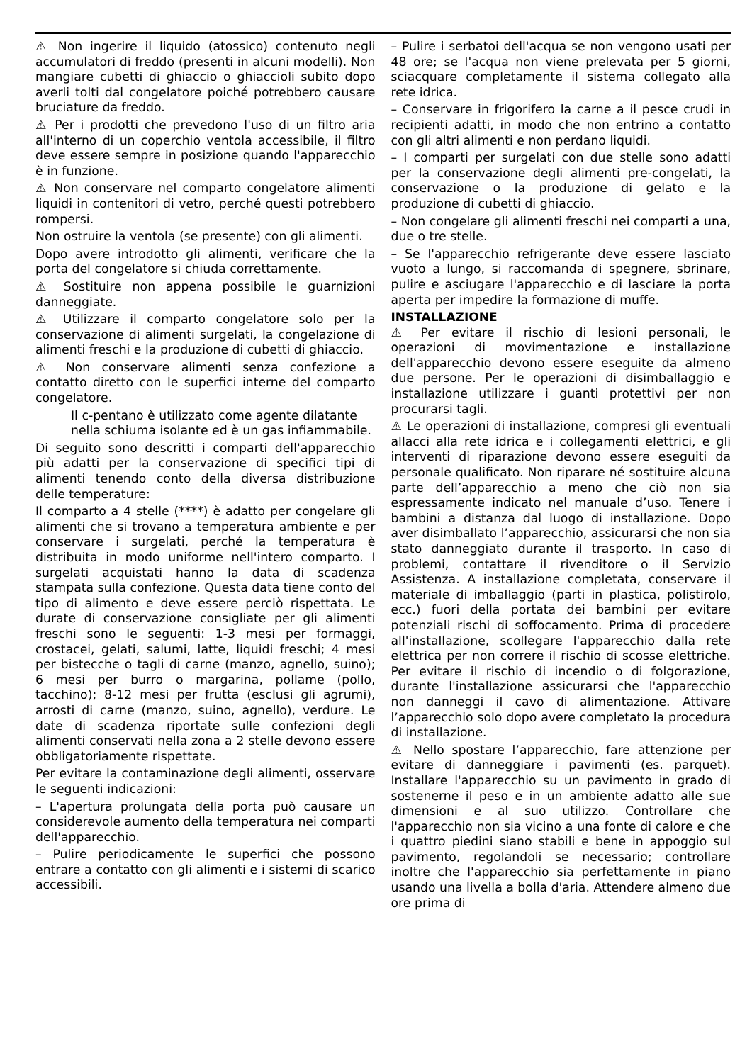⚠ Non ingerire il liquido (atossico) contenuto negli accumulatori di freddo (presenti in alcuni modelli). Non mangiare cubetti di ghiaccio o ghiaccioli subito dopo averli tolti dal congelatore poiché potrebbero causare bruciature da freddo.
⚠ Per i prodotti che prevedono l'uso di un filtro aria all'interno di un coperchio ventola accessibile, il filtro deve essere sempre in posizione quando l'apparecchio è in funzione.
⚠ Non conservare nel comparto congelatore alimenti liquidi in contenitori di vetro, perché questi potrebbero rompersi.
Non ostruire la ventola (se presente) con gli alimenti.
Dopo avere introdotto gli alimenti, verificare che la porta del congelatore si chiuda correttamente.
⚠ Sostituire non appena possibile le guarnizioni danneggiate.
⚠ Utilizzare il comparto congelatore solo per la conservazione di alimenti surgelati, la congelazione di alimenti freschi e la produzione di cubetti di ghiaccio.
⚠ Non conservare alimenti senza confezione a contatto diretto con le superfici interne del comparto congelatore.
Il c-pentano è utilizzato come agente dilatante nella schiuma isolante ed è un gas infiammabile.
Di seguito sono descritti i comparti dell'apparecchio più adatti per la conservazione di specifici tipi di alimenti tenendo conto della diversa distribuzione delle temperature:
Il comparto a 4 stelle (****) è adatto per congelare gli alimenti che si trovano a temperatura ambiente e per conservare i surgelati, perché la temperatura è distribuita in modo uniforme nell'intero comparto. I surgelati acquistati hanno la data di scadenza stampata sulla confezione. Questa data tiene conto del tipo di alimento e deve essere perciò rispettata. Le durate di conservazione consigliate per gli alimenti freschi sono le seguenti: 1-3 mesi per formaggi, crostacei, gelati, salumi, latte, liquidi freschi; 4 mesi per bistecche o tagli di carne (manzo, agnello, suino); 6 mesi per burro o margarina, pollame (pollo, tacchino); 8-12 mesi per frutta (esclusi gli agrumi), arrosti di carne (manzo, suino, agnello), verdure. Le date di scadenza riportate sulle confezioni degli alimenti conservati nella zona a 2 stelle devono essere obbligatoriamente rispettate.
Per evitare la contaminazione degli alimenti, osservare le seguenti indicazioni:
– L'apertura prolungata della porta può causare un considerevole aumento della temperatura nei comparti dell'apparecchio.
– Pulire periodicamente le superfici che possono entrare a contatto con gli alimenti e i sistemi di scarico accessibili.
– Pulire i serbatoi dell'acqua se non vengono usati per 48 ore; se l'acqua non viene prelevata per 5 giorni, sciacquare completamente il sistema collegato alla rete idrica.
– Conservare in frigorifero la carne a il pesce crudi in recipienti adatti, in modo che non entrino a contatto con gli altri alimenti e non perdano liquidi.
– I comparti per surgelati con due stelle sono adatti per la conservazione degli alimenti pre-congelati, la conservazione o la produzione di gelato e la produzione di cubetti di ghiaccio.
– Non congelare gli alimenti freschi nei comparti a una, due o tre stelle.
– Se l'apparecchio refrigerante deve essere lasciato vuoto a lungo, si raccomanda di spegnere, sbrinare, pulire e asciugare l'apparecchio e di lasciare la porta aperta per impedire la formazione di muffe.
INSTALLAZIONE
⚠ Per evitare il rischio di lesioni personali, le operazioni di movimentazione e installazione dell'apparecchio devono essere eseguite da almeno due persone. Per le operazioni di disimballaggio e installazione utilizzare i guanti protettivi per non procurarsi tagli.
⚠ Le operazioni di installazione, compresi gli eventuali allacci alla rete idrica e i collegamenti elettrici, e gli interventi di riparazione devono essere eseguiti da personale qualificato. Non riparare né sostituire alcuna parte dell’apparecchio a meno che ciò non sia espressamente indicato nel manuale d’uso. Tenere i bambini a distanza dal luogo di installazione. Dopo aver disimballato l’apparecchio, assicurarsi che non sia stato danneggiato durante il trasporto. In caso di problemi, contattare il rivenditore o il Servizio Assistenza. A installazione completata, conservare il materiale di imballaggio (parti in plastica, polistirolo, ecc.) fuori della portata dei bambini per evitare potenziali rischi di soffocamento. Prima di procedere all'installazione, scollegare l'apparecchio dalla rete elettrica per non correre il rischio di scosse elettriche. Per evitare il rischio di incendio o di folgorazione, durante l'installazione assicurarsi che l'apparecchio non danneggi il cavo di alimentazione. Attivare l’apparecchio solo dopo avere completato la procedura di installazione.
⚠ Nello spostare l’apparecchio, fare attenzione per evitare di danneggiare i pavimenti (es. parquet). Installare l'apparecchio su un pavimento in grado di sostenerne il peso e in un ambiente adatto alle sue dimensioni e al suo utilizzo. Controllare che l'apparecchio non sia vicino a una fonte di calore e che i quattro piedini siano stabili e bene in appoggio sul pavimento, regolandoli se necessario; controllare inoltre che l'apparecchio sia perfettamente in piano usando una livella a bolla d'aria. Attendere almeno due ore prima di